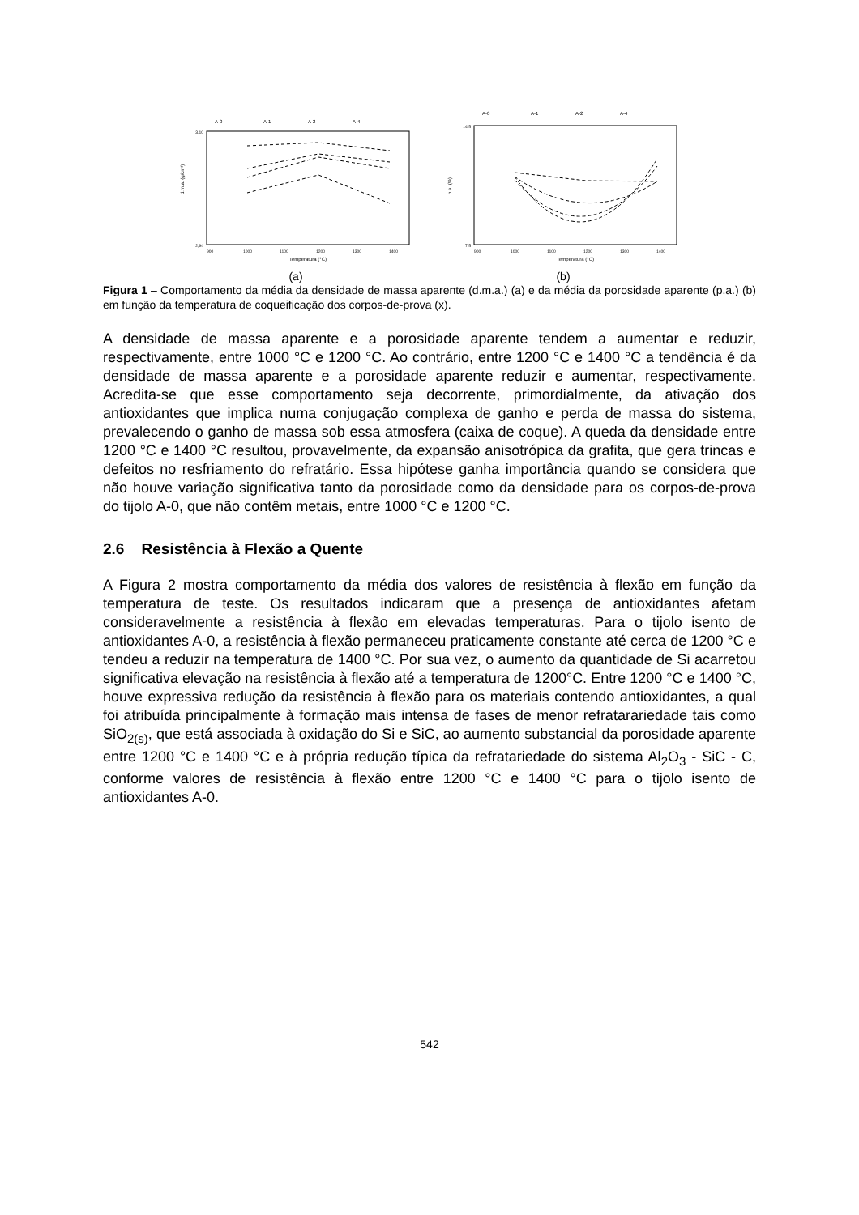A-0
A-1
A-2
A-4
3,10
2,94
d.m.a. (g/cm³)
900
1000
1100
1200
1300
1400
Temperatura (°C)
(a)
A-0
A-1
A-2
A-4
14,5
7,5
p.a. (%)
900
1000
1100
1200
1300
1400
Temperatura (°C)
(b)
Figura 1 – Comportamento da média da densidade de massa aparente (d.m.a.) (a) e da média da porosidade aparente (p.a.) (b) em função da temperatura de coqueificação dos corpos-de-prova (x).
A densidade de massa aparente e a porosidade aparente tendem a aumentar e reduzir, respectivamente, entre 1000 °C e 1200 °C. Ao contrário, entre 1200 °C e 1400 °C a tendência é da densidade de massa aparente e a porosidade aparente reduzir e aumentar, respectivamente. Acredita-se que esse comportamento seja decorrente, primordialmente, da ativação dos antioxidantes que implica numa conjugação complexa de ganho e perda de massa do sistema, prevalecendo o ganho de massa sob essa atmosfera (caixa de coque). A queda da densidade entre 1200 °C e 1400 °C resultou, provavelmente, da expansão anisotrópica da grafita, que gera trincas e defeitos no resfriamento do refratário. Essa hipótese ganha importância quando se considera que não houve variação significativa tanto da porosidade como da densidade para os corpos-de-prova do tijolo A-0, que não contêm metais, entre 1000 °C e 1200 °C.
2.6 Resistência à Flexão a Quente
A Figura 2 mostra comportamento da média dos valores de resistência à flexão em função da temperatura de teste. Os resultados indicaram que a presença de antioxidantes afetam consideravelmente a resistência à flexão em elevadas temperaturas. Para o tijolo isento de antioxidantes A-0, a resistência à flexão permaneceu praticamente constante até cerca de 1200 °C e tendeu a reduzir na temperatura de 1400 °C. Por sua vez, o aumento da quantidade de Si acarretou significativa elevação na resistência à flexão até a temperatura de 1200°C. Entre 1200 °C e 1400 °C, houve expressiva redução da resistência à flexão para os materiais contendo antioxidantes, a qual foi atribuída principalmente à formação mais intensa de fases de menor refratarariedade tais como SiO<sub>2(s)</sub>, que está associada à oxidação do Si e SiC, ao aumento substancial da porosidade aparente entre 1200 °C e 1400 °C e à própria redução típica da refratariedade do sistema Al<sub>2</sub>O<sub>3</sub> - SiC - C, conforme valores de resistência à flexão entre 1200 °C e 1400 °C para o tijolo isento de antioxidantes A-0.
542